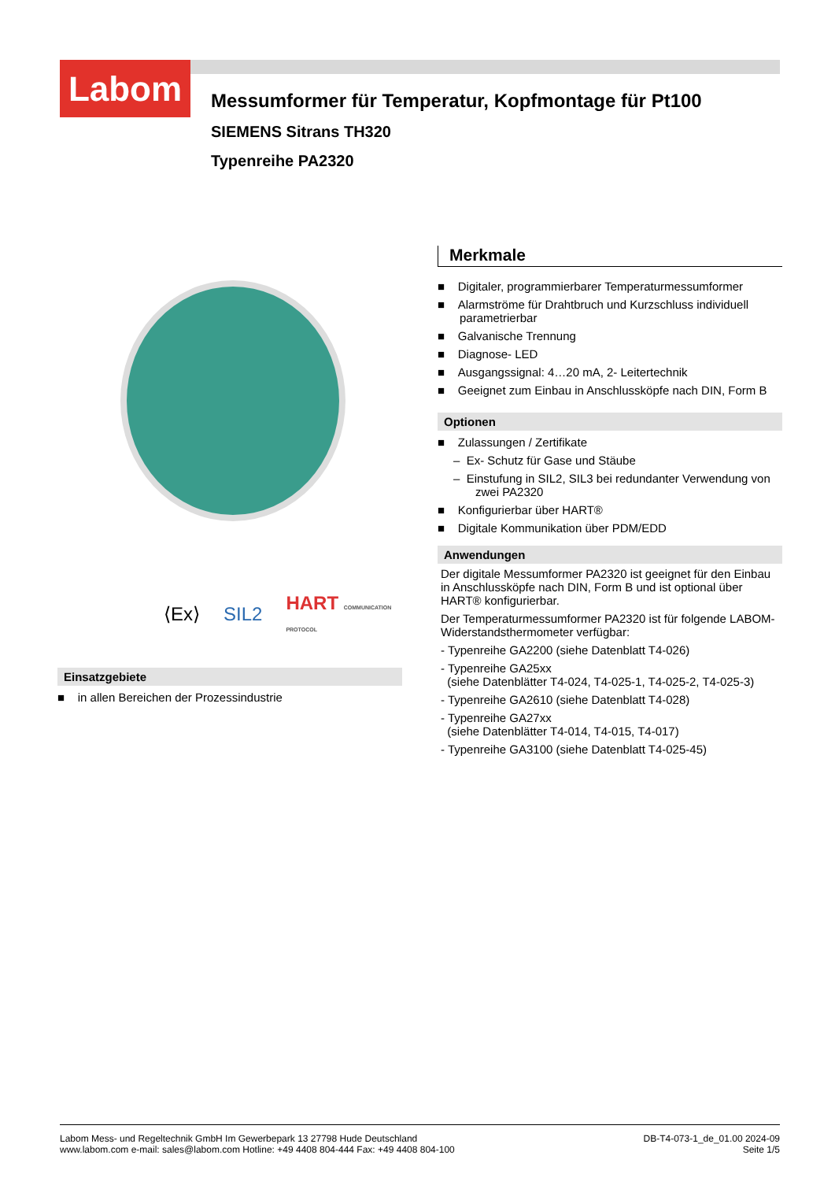Labom
Messumformer für Temperatur, Kopfmontage für Pt100
SIEMENS Sitrans TH320
Typenreihe PA2320
⟨Ex⟩ SIL2 HART COMMUNICATION PROTOCOL
Einsatzgebiete
■ in allen Bereichen der Prozessindustrie
Merkmale
■ Digitaler, programmierbarer Temperaturmessumformer
■ Alarmströme für Drahtbruch und Kurzschluss individuell parametrierbar
■ Galvanische Trennung
■ Diagnose- LED
■ Ausgangssignal: 4…20 mA, 2- Leitertechnik
■ Geeignet zum Einbau in Anschlussköpfe nach DIN, Form B
Optionen
■ Zulassungen / Zertifikate
– Ex- Schutz für Gase und Stäube
– Einstufung in SIL2, SIL3 bei redundanter Verwendung von zwei PA2320
■ Konfigurierbar über HART®
■ Digitale Kommunikation über PDM/EDD
Anwendungen
Der digitale Messumformer PA2320 ist geeignet für den Einbau in Anschlussköpfe nach DIN, Form B und ist optional über HART® konfigurierbar.
Der Temperaturmessumformer PA2320 ist für folgende LABOM-Widerstandsthermometer verfügbar:
- Typenreihe GA2200 (siehe Datenblatt T4-026)
- Typenreihe GA25xx
(siehe Datenblätter T4-024, T4-025-1, T4-025-2, T4-025-3)
- Typenreihe GA2610 (siehe Datenblatt T4-028)
- Typenreihe GA27xx
(siehe Datenblätter T4-014, T4-015, T4-017)
- Typenreihe GA3100 (siehe Datenblatt T4-025-45)
Labom Mess- und Regeltechnik GmbH Im Gewerbepark 13 27798 Hude Deutschland
www.labom.com e-mail: sales@labom.com Hotline: +49 4408 804-444 Fax: +49 4408 804-100
DB-T4-073-1_de_01.00 2024-09
Seite 1/5